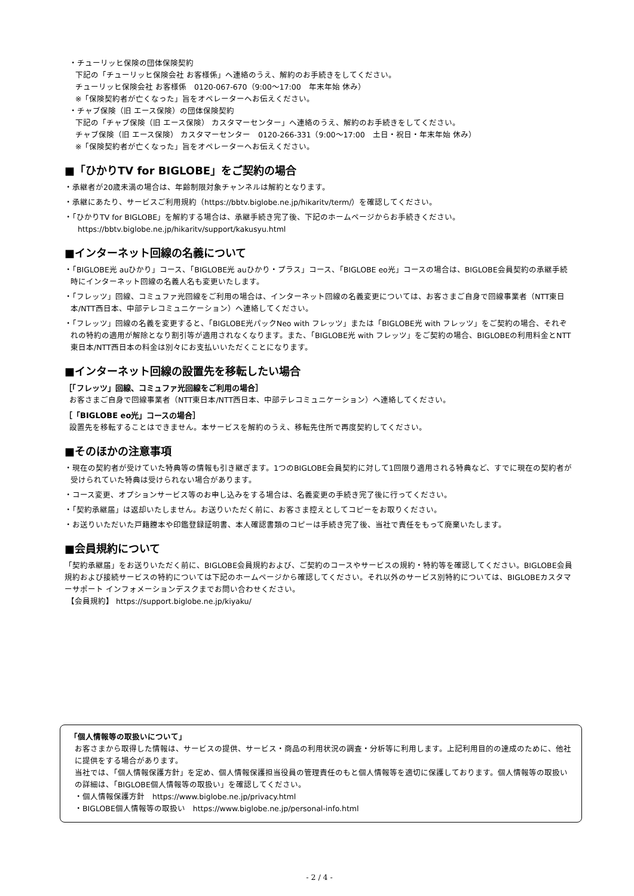・チューリッヒ保険の団体保険契約
下記の「チューリッヒ保険会社 お客様係」へ連絡のうえ、解約のお手続きをしてください。
チューリッヒ保険会社 お客様係　0120-067-670（9:00～17:00　年末年始 休み）
※「保険契約者が亡くなった」旨をオペレーターへお伝えください。
・チャブ保険（旧 エース保険）の団体保険契約
下記の「チャブ保険（旧 エース保険） カスタマーセンター」へ連絡のうえ、解約のお手続きをしてください。
チャブ保険（旧 エース保険） カスタマーセンター　0120-266-331（9:00～17:00　土日・祝日・年末年始 休み）
※「保険契約者が亡くなった」旨をオペレーターへお伝えください。
■「ひかりTV for BIGLOBE」をご契約の場合
・承継者が20歳未満の場合は、年齢制限対象チャンネルは解約となります。
・承継にあたり、サービスご利用規約（https://bbtv.biglobe.ne.jp/hikaritv/term/）を確認してください。
・「ひかりTV for BIGLOBE」を解約する場合は、承継手続き完了後、下記のホームページからお手続きください。
https://bbtv.biglobe.ne.jp/hikaritv/support/kakusyu.html
■インターネット回線の名義について
・「BIGLOBE光 auひかり」コース、「BIGLOBE光 auひかり・プラス」コース、「BIGLOBE eo光」コースの場合は、BIGLOBE会員契約の承継手続時にインターネット回線の名義人名も変更いたします。
・「フレッツ」回線、コミュファ光回線をご利用の場合は、インターネット回線の名義変更については、お客さまご自身で回線事業者（NTT東日本/NTT西日本、中部テレコミュニケーション）へ連絡してください。
・「フレッツ」回線の名義を変更すると、「BIGLOBE光パックNeo with フレッツ」または「BIGLOBE光 with フレッツ」をご契約の場合、それぞれの特約の適用が解除となり割引等が適用されなくなります。また、「BIGLOBE光 with フレッツ」をご契約の場合、BIGLOBEの利用料金とNTT東日本/NTT西日本の料金は別々にお支払いいただくことになります。
■インターネット回線の設置先を移転したい場合
［「フレッツ」回線、コミュファ光回線をご利用の場合］
お客さまご自身で回線事業者（NTT東日本/NTT西日本、中部テレコミュニケーション）へ連絡してください。
［「BIGLOBE eo光」コースの場合］
設置先を移転することはできません。本サービスを解約のうえ、移転先住所で再度契約してください。
■そのほかの注意事項
・現在の契約者が受けていた特典等の情報も引き継ぎます。1つのBIGLOBE会員契約に対して1回限り適用される特典など、すでに現在の契約者が受けられていた特典は受けられない場合があります。
・コース変更、オプションサービス等のお申し込みをする場合は、名義変更の手続き完了後に行ってください。
・「契約承継届」は返却いたしません。お送りいただく前に、お客さま控えとしてコピーをお取りください。
・お送りいただいた戸籍謄本や印鑑登録証明書、本人確認書類のコピーは手続き完了後、当社で責任をもって廃棄いたします。
■会員規約について
「契約承継届」をお送りいただく前に、BIGLOBE会員規約および、ご契約のコースやサービスの規約・特約等を確認してください。BIGLOBE会員規約および接続サービスの特約については下記のホームページから確認してください。それ以外のサービス別特約については、BIGLOBEカスタマーサポート インフォメーションデスクまでお問い合わせください。
【会員規約】 https://support.biglobe.ne.jp/kiyaku/
「個人情報等の取扱いについて」
お客さまから取得した情報は、サービスの提供、サービス・商品の利用状況の調査・分析等に利用します。上記利用目的の達成のために、他社に提供をする場合があります。
当社では、「個人情報保護方針」を定め、個人情報保護担当役員の管理責任のもと個人情報等を適切に保護しております。個人情報等の取扱いの詳細は、「BIGLOBE個人情報等の取扱い」を確認してください。
・個人情報保護方針　https://www.biglobe.ne.jp/privacy.html
・BIGLOBE個人情報等の取扱い　https://www.biglobe.ne.jp/personal-info.html
- 2 / 4 -